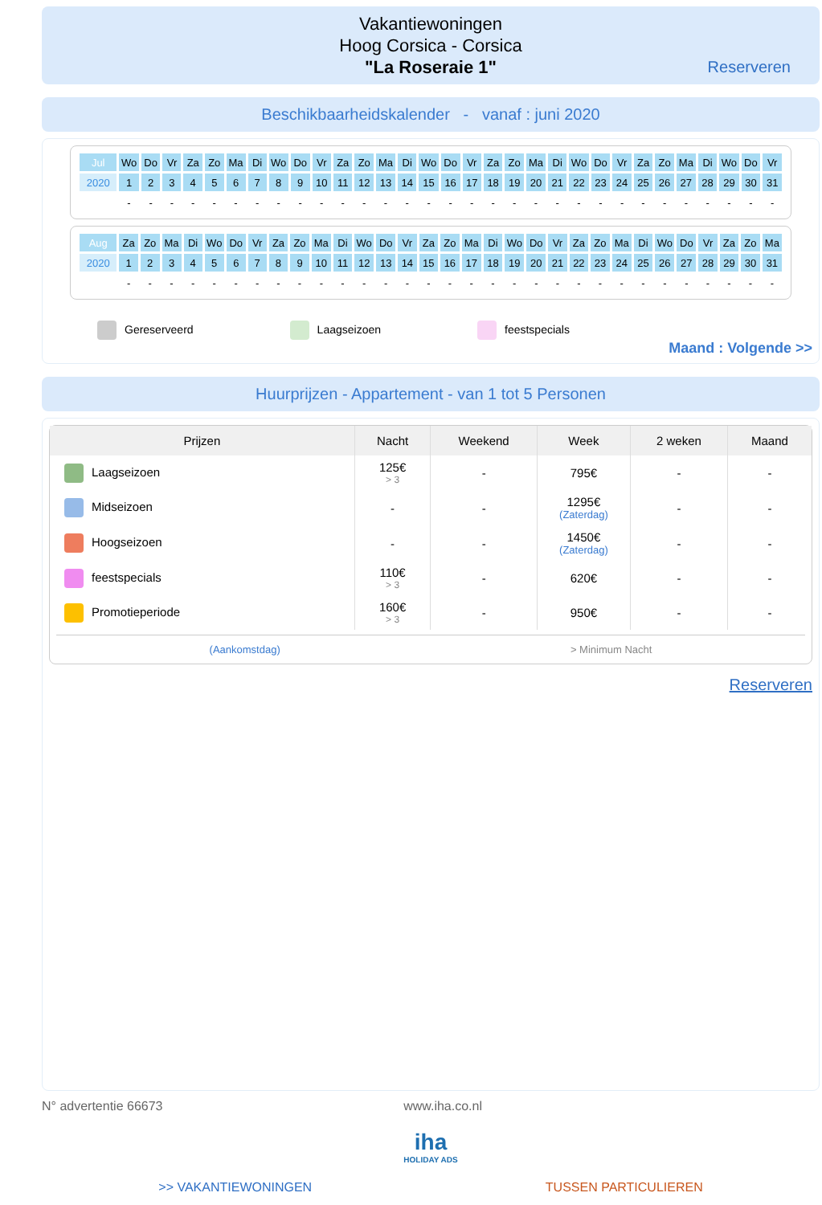Vakantiewoningen
Hoog Corsica - Corsica
"La Roseraie 1"
Reserveren
Beschikbaarheidskalender - vanaf : juni 2020
| Jul | Wo | Do | Vr | Za | Zo | Ma | Di | Wo | Do | Vr | Za | Zo | Ma | Di | Wo | Do | Vr | Za | Zo | Ma | Di | Wo | Do | Vr | Za | Zo | Ma | Di | Wo | Do | Vr |
| 2020 | 1 | 2 | 3 | 4 | 5 | 6 | 7 | 8 | 9 | 10 | 11 | 12 | 13 | 14 | 15 | 16 | 17 | 18 | 19 | 20 | 21 | 22 | 23 | 24 | 25 | 26 | 27 | 28 | 29 | 30 | 31 |
| | - | - | - | - | - | - | - | - | - | - | - | - | - | - | - | - | - | - | - | - | - | - | - | - | - | - | - | - | - | - | - |
| Aug | Za | Zo | Ma | Di | Wo | Do | Vr | Za | Zo | Ma | Di | Wo | Do | Vr | Za | Zo | Ma | Di | Wo | Do | Vr | Za | Zo | Ma | Di | Wo | Do | Vr | Za | Zo | Ma |
| 2020 | 1 | 2 | 3 | 4 | 5 | 6 | 7 | 8 | 9 | 10 | 11 | 12 | 13 | 14 | 15 | 16 | 17 | 18 | 19 | 20 | 21 | 22 | 23 | 24 | 25 | 26 | 27 | 28 | 29 | 30 | 31 |
| | - | - | - | - | - | - | - | - | - | - | - | - | - | - | - | - | - | - | - | - | - | - | - | - | - | - | - | - | - | - | - |
Gereserveerd Laagseizoen feestspecials
Maand : Volgende >>
Huurprijzen - Appartement - van 1 tot 5 Personen
| Prijzen | Nacht | Weekend | Week | 2 weken | Maand |
| --- | --- | --- | --- | --- | --- |
| Laagseizoen | 125€ > 3 | - | 795€ | - | - |
| Midseizoen | - | - | 1295€ (Zaterdag) | - | - |
| Hoogseizoen | - | - | 1450€ (Zaterdag) | - | - |
| feestspecials | 110€ > 3 | - | 620€ | - | - |
| Promotieperiode | 160€ > 3 | - | 950€ | - | - |
(Aankomstdag) > Minimum Nacht
Reserveren
N° advertentie 66673 www.iha.co.nl
iha
HOLIDAY ADS
>> VAKANTIEWONINGEN TUSSEN PARTICULIEREN